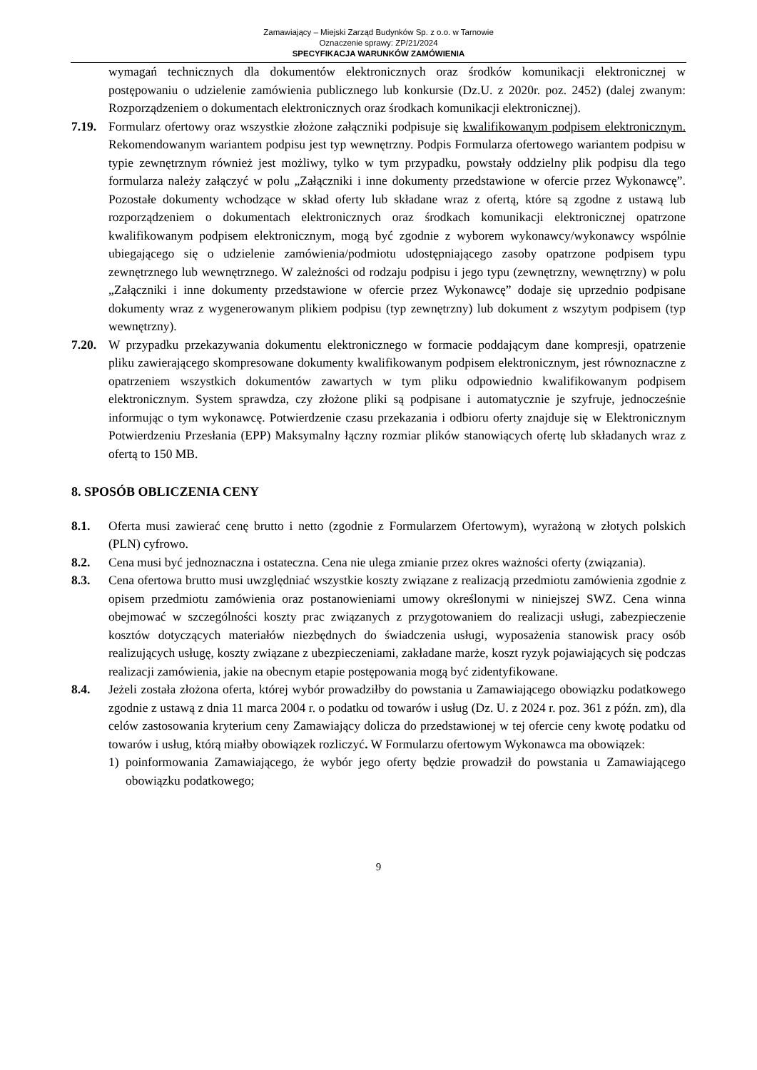Zamawiający – Miejski Zarząd Budynków Sp. z o.o. w Tarnowie
Oznaczenie sprawy: ZP/21/2024
SPECYFIKACJA WARUNKÓW ZAMÓWIENIA
wymagań technicznych dla dokumentów elektronicznych oraz środków komunikacji elektronicznej w postępowaniu o udzielenie zamówienia publicznego lub konkursie (Dz.U. z 2020r. poz. 2452) (dalej zwanym: Rozporządzeniem o dokumentach elektronicznych oraz środkach komunikacji elektronicznej).
7.19. Formularz ofertowy oraz wszystkie złożone załączniki podpisuje się kwalifikowanym podpisem elektronicznym. Rekomendowanym wariantem podpisu jest typ wewnętrzny. Podpis Formularza ofertowego wariantem podpisu w typie zewnętrznym również jest możliwy, tylko w tym przypadku, powstały oddzielny plik podpisu dla tego formularza należy załączyć w polu „Załączniki i inne dokumenty przedstawione w ofercie przez Wykonawcę”. Pozostałe dokumenty wchodzące w skład oferty lub składane wraz z ofertą, które są zgodne z ustawą lub rozporządzeniem o dokumentach elektronicznych oraz środkach komunikacji elektronicznej opatrzone kwalifikowanym podpisem elektronicznym, mogą być zgodnie z wyborem wykonawcy/wykonawcy wspólnie ubiegającego się o udzielenie zamówienia/podmiotu udostępniającego zasoby opatrzone podpisem typu zewnętrznego lub wewnętrznego. W zależności od rodzaju podpisu i jego typu (zewnętrzny, wewnętrzny) w polu „Załączniki i inne dokumenty przedstawione w ofercie przez Wykonawcę” dodaje się uprzednio podpisane dokumenty wraz z wygenerowanym plikiem podpisu (typ zewnętrzny) lub dokument z wszytym podpisem (typ wewnętrzny).
7.20. W przypadku przekazywania dokumentu elektronicznego w formacie poddającym dane kompresji, opatrzenie pliku zawierającego skompresowane dokumenty kwalifikowanym podpisem elektronicznym, jest równoznaczne z opatrzeniem wszystkich dokumentów zawartych w tym pliku odpowiednio kwalifikowanym podpisem elektronicznym. System sprawdza, czy złożone pliki są podpisane i automatycznie je szyfruje, jednocześnie informując o tym wykonawcę. Potwierdzenie czasu przekazania i odbioru oferty znajduje się w Elektronicznym Potwierdzeniu Przesłania (EPP) Maksymalny łączny rozmiar plików stanowiących ofertę lub składanych wraz z ofertą to 150 MB.
8. SPOSÓB OBLICZENIA CENY
8.1. Oferta musi zawierać cenę brutto i netto (zgodnie z Formularzem Ofertowym), wyrażoną w złotych polskich (PLN) cyfrowo.
8.2. Cena musi być jednoznaczna i ostateczna. Cena nie ulega zmianie przez okres ważności oferty (związania).
8.3. Cena ofertowa brutto musi uwzględniać wszystkie koszty związane z realizacją przedmiotu zamówienia zgodnie z opisem przedmiotu zamówienia oraz postanowieniami umowy określonymi w niniejszej SWZ. Cena winna obejmować w szczególności koszty prac związanych z przygotowaniem do realizacji usługi, zabezpieczenie kosztów dotyczących materiałów niezbędnych do świadczenia usługi, wyposażenia stanowisk pracy osób realizujących usługę, koszty związane z ubezpieczeniami, zakładane marże, koszt ryzyk pojawiających się podczas realizacji zamówienia, jakie na obecnym etapie postępowania mogą być zidentyfikowane.
8.4. Jeżeli została złożona oferta, której wybór prowadziłby do powstania u Zamawiającego obowiązku podatkowego zgodnie z ustawą z dnia 11 marca 2004 r. o podatku od towarów i usług (Dz. U. z 2024 r. poz. 361 z późn. zm), dla celów zastosowania kryterium ceny Zamawiający dolicza do przedstawionej w tej ofercie ceny kwotę podatku od towarów i usług, którą miałby obowiązek rozliczyć. W Formularzu ofertowym Wykonawca ma obowiązek:
1) poinformowania Zamawiającego, że wybór jego oferty będzie prowadził do powstania u Zamawiającego obowiązku podatkowego;
9